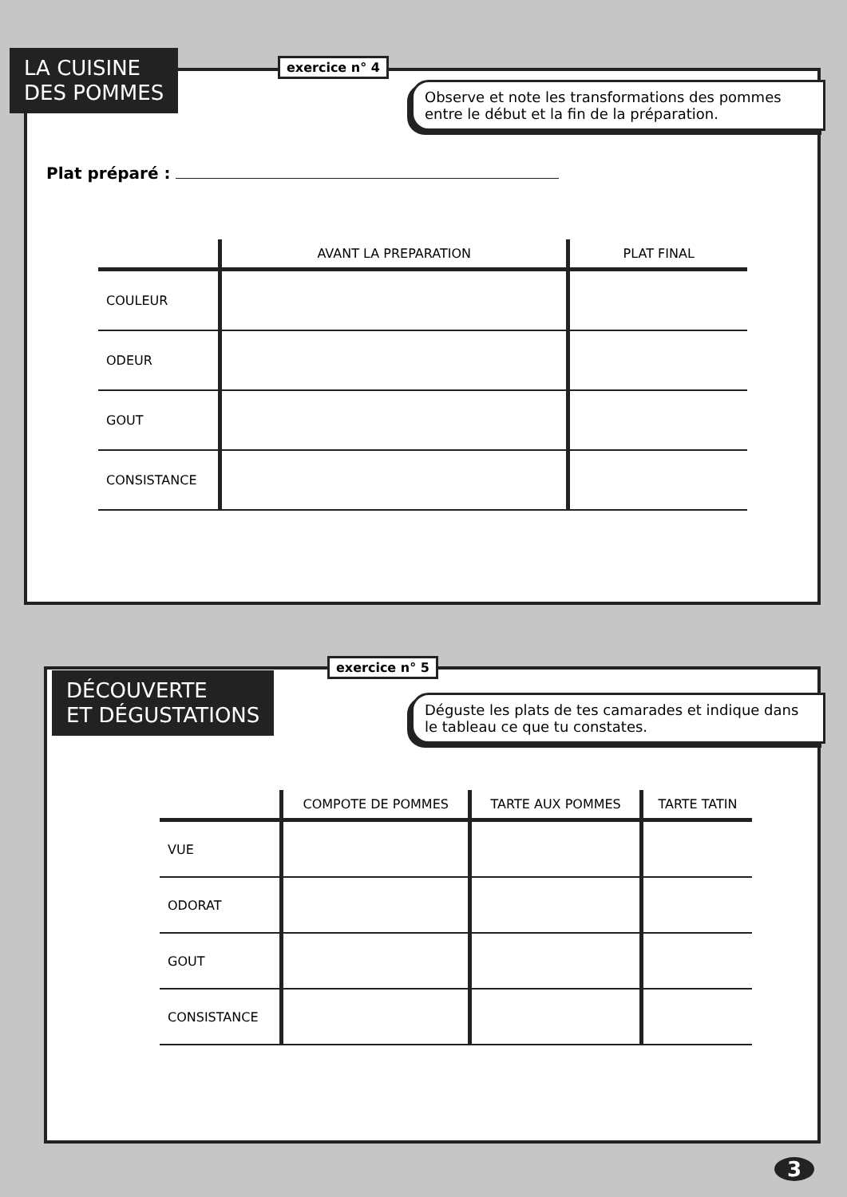LA CUISINE
DES POMMES
exercice n° 4
Observe et note les transformations des pommes entre le début et la fin de la préparation.
Plat préparé :
| | AVANT LA PREPARATION | PLAT FINAL |
| --- | --- | --- |
| COULEUR | | |
| ODEUR | | |
| GOUT | | |
| CONSISTANCE | | |
DÉCOUVERTE
ET DÉGUSTATIONS
exercice n° 5
Déguste les plats de tes camarades et indique dans le tableau ce que tu constates.
| | COMPOTE DE POMMES | TARTE AUX POMMES | TARTE TATIN |
| --- | --- | --- | --- |
| VUE | | | |
| ODORAT | | | |
| GOUT | | | |
| CONSISTANCE | | | |
3